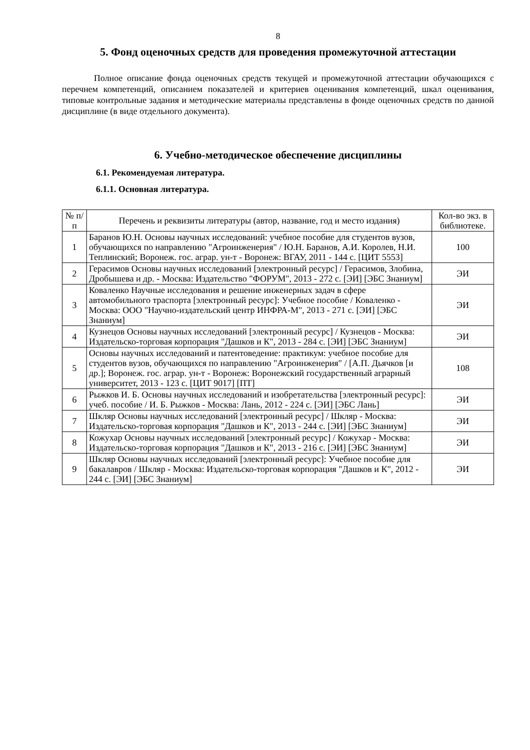8
5. Фонд оценочных средств для проведения промежуточной аттестации
Полное описание фонда оценочных средств текущей и промежуточной аттестации обучающихся с перечнем компетенций, описанием показателей и критериев оценивания компетенций, шкал оценивания, типовые контрольные задания и методические материалы представлены в фонде оценочных средств по данной дисциплине (в виде отдельного документа).
6. Учебно-методическое обеспечение дисциплины
6.1. Рекомендуемая литература.
6.1.1. Основная литература.
| № п/п | Перечень и реквизиты литературы (автор, название, год и место издания) | Кол-во экз. в библиотеке. |
| --- | --- | --- |
| 1 | Баранов Ю.Н. Основы научных исследований: учебное пособие для студентов вузов, обучающихся по направлению "Агроинженерия" / Ю.Н. Баранов, А.И. Королев, Н.И. Теплинский; Воронеж. гос. аграр. ун-т - Воронеж: ВГАУ, 2011 - 144 с. [ЦИТ 5553] | 100 |
| 2 | Герасимов Основы научных исследований [электронный ресурс] / Герасимов, Злобина, Дробышева и др. - Москва: Издательство "ФОРУМ", 2013 - 272 с. [ЭИ] [ЭБС Знаниум] | ЭИ |
| 3 | Коваленко Научные исследования и решение инженерных задач в сфере автомобильного траспорта [электронный ресурс]: Учебное пособие / Коваленко - Москва: ООО "Научно-издательский центр ИНФРА-М", 2013 - 271 с. [ЭИ] [ЭБС Знаниум] | ЭИ |
| 4 | Кузнецов Основы научных исследований [электронный ресурс] / Кузнецов - Москва: Издательско-торговая корпорация "Дашков и К", 2013 - 284 с. [ЭИ] [ЭБС Знаниум] | ЭИ |
| 5 | Основы научных исследований и патентоведение: практикум: учебное пособие для студентов вузов, обучающихся по направлению "Агроинженерия" / [А.П. Дьячков [и др.]; Воронеж. гос. аграр. ун-т - Воронеж: Воронежский государственный аграрный университет, 2013 - 123 с. [ЦИТ 9017] [ПТ] | 108 |
| 6 | Рыжков И. Б. Основы научных исследований и изобретательства [электронный ресурс]: учеб. пособие / И. Б. Рыжков - Москва: Лань, 2012 - 224 с. [ЭИ] [ЭБС Лань] | ЭИ |
| 7 | Шкляр Основы научных исследований [электронный ресурс] / Шкляр - Москва: Издательско-торговая корпорация "Дашков и К", 2013 - 244 с. [ЭИ] [ЭБС Знаниум] | ЭИ |
| 8 | Кожухар Основы научных исследований [электронный ресурс] / Кожухар - Москва: Издательско-торговая корпорация "Дашков и К", 2013 - 216 с. [ЭИ] [ЭБС Знаниум] | ЭИ |
| 9 | Шкляр Основы научных исследований [электронный ресурс]: Учебное пособие для бакалавров / Шкляр - Москва: Издательско-торговая корпорация "Дашков и К", 2012 - 244 с. [ЭИ] [ЭБС Знаниум] | ЭИ |